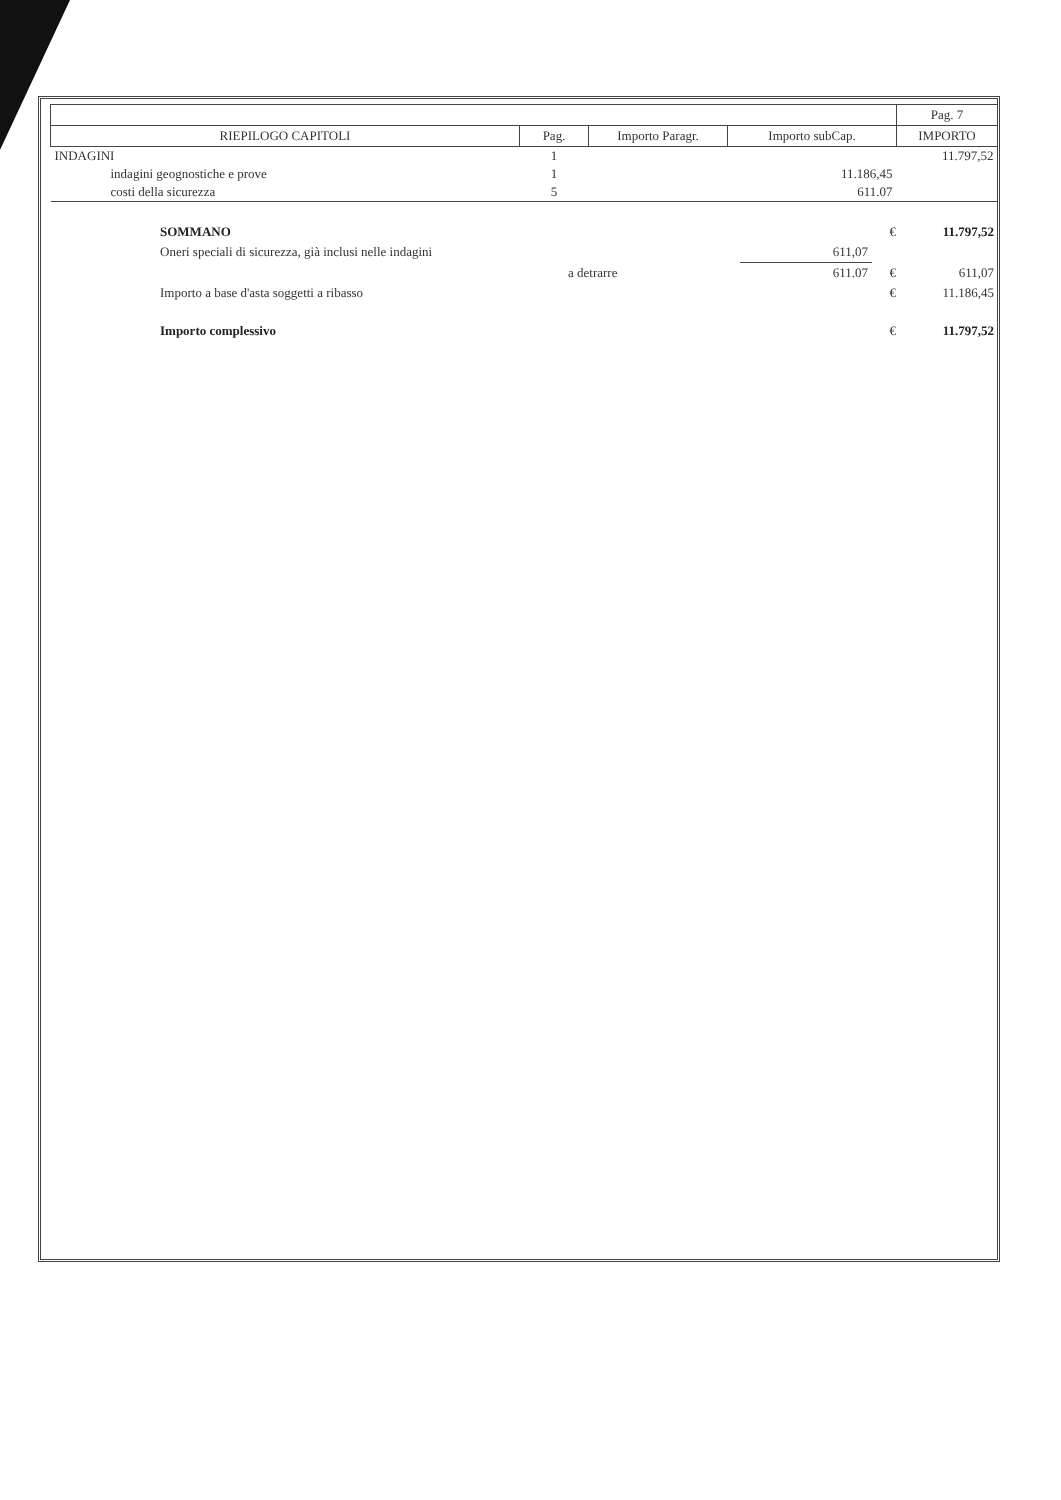| | | | | Pag. 7 |
| --- | --- | --- | --- | --- |
| RIEPILOGO CAPITOLI | Pag. | Importo Paragr. | Importo subCap. | IMPORTO |
| INDAGINI | 1 | | | 11.797,52 |
| indagini geognostiche e prove | 1 | | 11.186,45 | |
| costi della sicurezza | 5 | | 611.07 | |
| SOMMANO | | | € | 11.797,52 |
| Oneri speciali di sicurezza, già inclusi nelle indagini | | 611,07 | | |
| | a detrarre | 611.07 | € | 611,07 |
| Importo a base d'asta soggetti a ribasso | | | € | 11.186,45 |
| Importo complessivo | | | € | 11.797,52 |